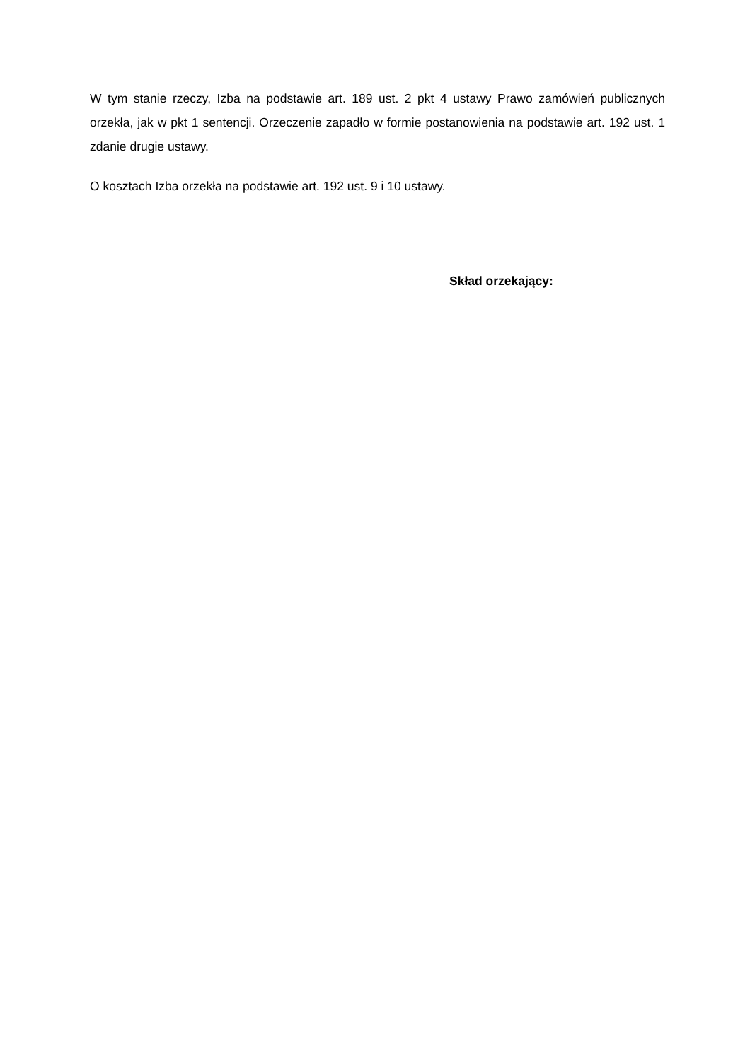W tym stanie rzeczy, Izba na podstawie art. 189 ust. 2 pkt 4 ustawy Prawo zamówień publicznych orzekła, jak w pkt 1 sentencji. Orzeczenie zapadło w formie postanowienia na podstawie art. 192 ust. 1 zdanie drugie ustawy.
O kosztach Izba orzekła na podstawie art. 192 ust. 9 i 10 ustawy.
Skład orzekający: